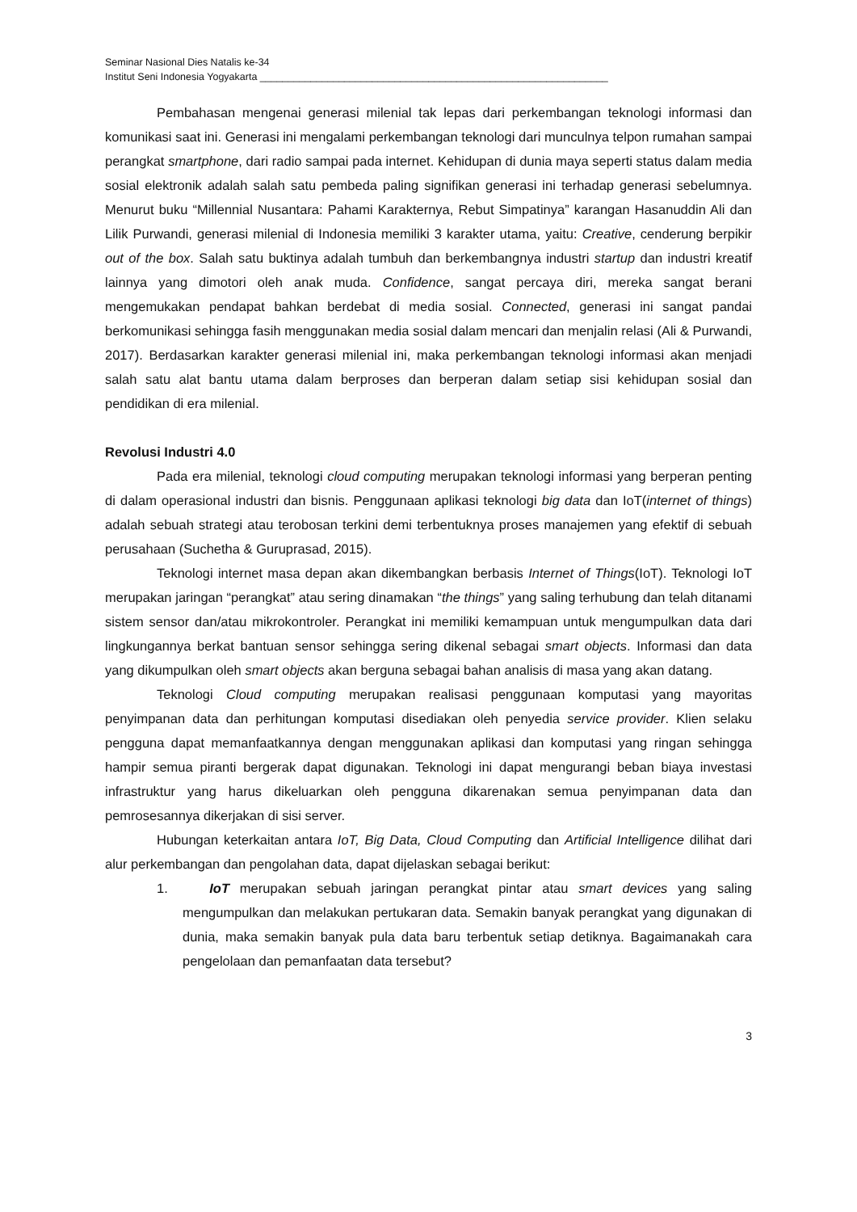Seminar Nasional Dies Natalis ke-34
Institut Seni Indonesia Yogyakarta ______________________________________________________________
Pembahasan mengenai generasi milenial tak lepas dari perkembangan teknologi informasi dan komunikasi saat ini. Generasi ini mengalami perkembangan teknologi dari munculnya telpon rumahan sampai perangkat smartphone, dari radio sampai pada internet. Kehidupan di dunia maya seperti status dalam media sosial elektronik adalah salah satu pembeda paling signifikan generasi ini terhadap generasi sebelumnya. Menurut buku “Millennial Nusantara: Pahami Karakternya, Rebut Simpatinya” karangan Hasanuddin Ali dan Lilik Purwandi, generasi milenial di Indonesia memiliki 3 karakter utama, yaitu: Creative, cenderung berpikir out of the box. Salah satu buktinya adalah tumbuh dan berkembangnya industri startup dan industri kreatif lainnya yang dimotori oleh anak muda. Confidence, sangat percaya diri, mereka sangat berani mengemukakan pendapat bahkan berdebat di media sosial. Connected, generasi ini sangat pandai berkomunikasi sehingga fasih menggunakan media sosial dalam mencari dan menjalin relasi (Ali & Purwandi, 2017). Berdasarkan karakter generasi milenial ini, maka perkembangan teknologi informasi akan menjadi salah satu alat bantu utama dalam berproses dan berperan dalam setiap sisi kehidupan sosial dan pendidikan di era milenial.
Revolusi Industri 4.0
Pada era milenial, teknologi cloud computing merupakan teknologi informasi yang berperan penting di dalam operasional industri dan bisnis. Penggunaan aplikasi teknologi big data dan IoT(internet of things) adalah sebuah strategi atau terobosan terkini demi terbentuknya proses manajemen yang efektif di sebuah perusahaan (Suchetha & Guruprasad, 2015).
Teknologi internet masa depan akan dikembangkan berbasis Internet of Things(IoT). Teknologi IoT merupakan jaringan “perangkat” atau sering dinamakan “the things” yang saling terhubung dan telah ditanami sistem sensor dan/atau mikrokontroler. Perangkat ini memiliki kemampuan untuk mengumpulkan data dari lingkungannya berkat bantuan sensor sehingga sering dikenal sebagai smart objects. Informasi dan data yang dikumpulkan oleh smart objects akan berguna sebagai bahan analisis di masa yang akan datang.
Teknologi Cloud computing merupakan realisasi penggunaan komputasi yang mayoritas penyimpanan data dan perhitungan komputasi disediakan oleh penyedia service provider. Klien selaku pengguna dapat memanfaatkannya dengan menggunakan aplikasi dan komputasi yang ringan sehingga hampir semua piranti bergerak dapat digunakan. Teknologi ini dapat mengurangi beban biaya investasi infrastruktur yang harus dikeluarkan oleh pengguna dikarenakan semua penyimpanan data dan pemrosesannya dikerjakan di sisi server.
Hubungan keterkaitan antara IoT, Big Data, Cloud Computing dan Artificial Intelligence dilihat dari alur perkembangan dan pengolahan data, dapat dijelaskan sebagai berikut:
1. IoT merupakan sebuah jaringan perangkat pintar atau smart devices yang saling mengumpulkan dan melakukan pertukaran data. Semakin banyak perangkat yang digunakan di dunia, maka semakin banyak pula data baru terbentuk setiap detiknya. Bagaimanakah cara pengelolaan dan pemanfaatan data tersebut?
3